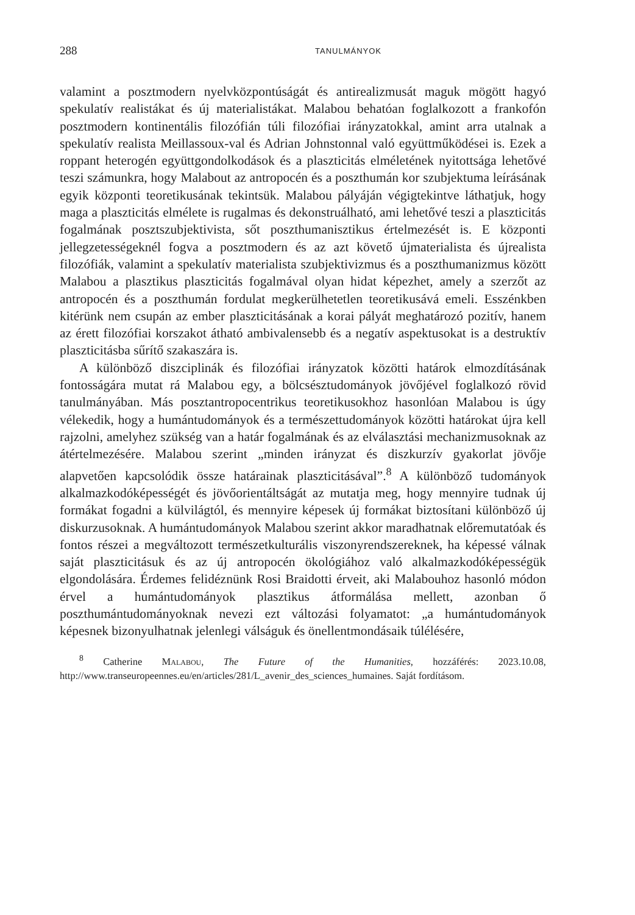288 TANULMÁNYOK
valamint a posztmodern nyelvközpontúságát és antirealizmusát maguk mögött hagyó spekulatív realistákat és új materialistákat. Malabou behatóan foglalkozott a frankofón posztmodern kontinentális filozófián túli filozófiai irányzatokkal, amint arra utalnak a spekulatív realista Meillassoux-val és Adrian Johnstonnal való együttműködései is. Ezek a roppant heterogén együttgondolkodások és a plaszticitás elméletének nyitottsága lehetővé teszi számunkra, hogy Malabout az antropocén és a poszthumán kor szubjektuma leírásának egyik központi teoretikusának tekintsük. Malabou pályáján végigtekintve láthatjuk, hogy maga a plaszticitás elmélete is rugalmas és dekonstruálható, ami lehetővé teszi a plaszticitás fogalmának posztszubjektivista, sőt poszthumanisztikus értelmezését is. E központi jellegzetességeknél fogva a posztmodern és az azt követő újmaterialista és újrealista filozófiák, valamint a spekulatív materialista szubjektivizmus és a poszthumanizmus között Malabou a plasztikus plaszticitás fogalmával olyan hidat képezhet, amely a szerzőt az antropocén és a poszthumán fordulat megkerülhetetlen teoretikusává emeli. Esszénkben kitérünk nem csupán az ember plaszticitásának a korai pályát meghatározó pozitív, hanem az érett filozófiai korszakot átható ambivalensebb és a negatív aspektusokat is a destruktív plaszticitásba sűrítő szakaszára is.
A különböző diszciplinák és filozófiai irányzatok közötti határok elmozdításának fontosságára mutat rá Malabou egy, a bölcsésztudományok jövőjével foglalkozó rövid tanulmányában. Más posztantropocentrikus teoretikusokhoz hasonlóan Malabou is úgy vélekedik, hogy a humántudományok és a természettudományok közötti határokat újra kell rajzolni, amelyhez szükség van a határ fogalmának és az elválasztási mechanizmusoknak az átértelmezésére. Malabou szerint „minden irányzat és diszkurzív gyakorlat jövője alapvetően kapcsolódik össze határainak plaszticitásával”.<sup>8</sup> A különböző tudományok alkalmazkodóképességét és jövőorientáltságát az mutatja meg, hogy mennyire tudnak új formákat fogadni a külvilágtól, és mennyire képesek új formákat biztosítani különböző új diskurzusoknak. A humántudományok Malabou szerint akkor maradhatnak előremutatóak és fontos részei a megváltozott természetkulturális viszonyrendszereknek, ha képessé válnak saját plaszticitásuk és az új antropocén ökológiához való alkalmazkodóképességük elgondolására. Érdemes felidéznünk Rosi Braidotti érveit, aki Malabouhoz hasonló módon érvel a humántudományok plasztikus átformálása mellett, azonban ő poszthumántudományoknak nevezi ezt változási folyamatot: „a humántudományok képesnek bizonyulhatnak jelenlegi válságuk és önellentmondásaik túlélésére,
<sup>8</sup> Catherine Malabou, The Future of the Humanities, hozzáférés: 2023.10.08, http://www.transeuropeennes.eu/en/articles/281/L_avenir_des_sciences_humaines. Saját fordításom.